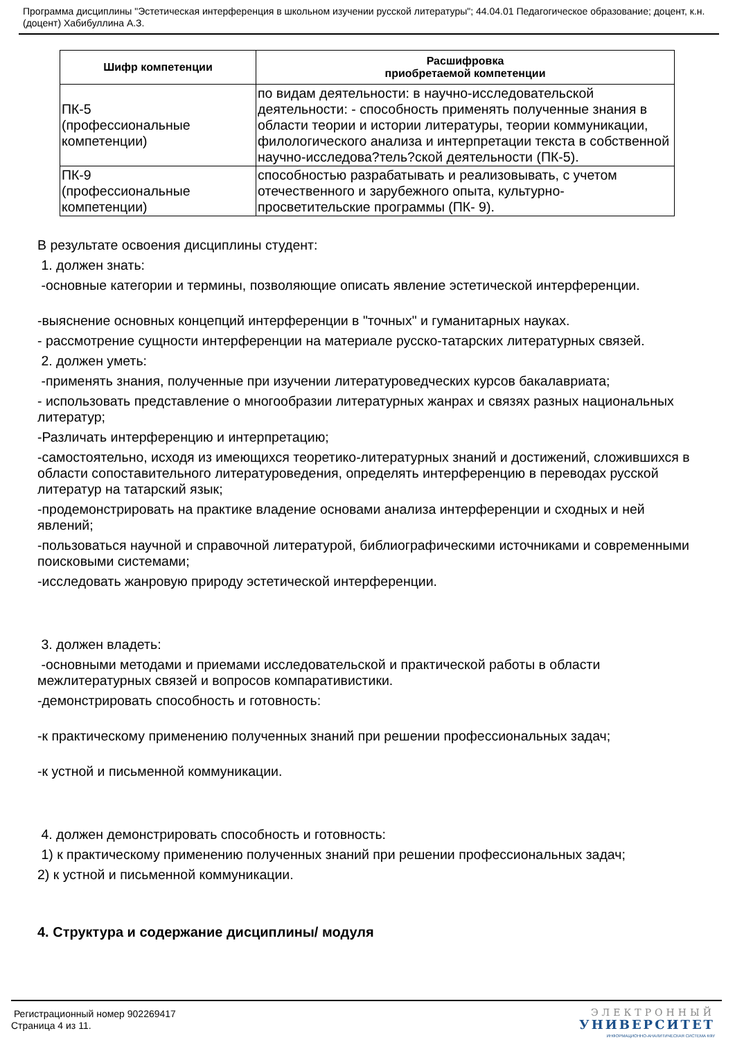Программа дисциплины "Эстетическая интерференция в школьном изучении русской литературы"; 44.04.01 Педагогическое образование; доцент, к.н. (доцент) Хабибуллина А.З.
| Шифр компетенции | Расшифровка приобретаемой компетенции |
| --- | --- |
| ПК-5 (профессиональные компетенции) | по видам деятельности: в научно-исследовательской деятельности: - способность применять полученные знания в области теории и истории литературы, теории коммуникации, филологического анализа и интерпретации текста в собственной научно-исследова?тель?ской деятельности (ПК-5). |
| ПК-9 (профессиональные компетенции) | способностью разрабатывать и реализовывать, с учетом отечественного и зарубежного опыта, культурно-просветительские программы (ПК- 9). |
В результате освоения дисциплины студент:
1. должен знать:
-основные категории и термины, позволяющие описать явление эстетической интерференции.
-выяснение основных концепций интерференции в "точных" и гуманитарных науках.
- рассмотрение сущности интерференции на материале русско-татарских литературных связей.
2. должен уметь:
-применять знания, полученные при изучении литературоведческих курсов бакалавриата;
- использовать представление о многообразии литературных жанрах и связях разных национальных литератур;
-Различать интерференцию и интерпретацию;
-самостоятельно, исходя из имеющихся теоретико-литературных знаний и достижений, сложившихся в области сопоставительного литературоведения, определять интерференцию в переводах русской литератур на татарский язык;
-продемонстрировать на практике владение основами анализа интерференции и сходных и ней явлений;
-пользоваться научной и справочной литературой, библиографическими источниками и современными поисковыми системами;
-исследовать жанровую природу эстетической интерференции.
3. должен владеть:
-основными методами и приемами исследовательской и практической работы в области межлитературных связей и вопросов компаративистики.
-демонстрировать способность и готовность:
-к практическому применению полученных знаний при решении профессиональных задач;
-к устной и письменной коммуникации.
4. должен демонстрировать способность и готовность:
1) к практическому применению полученных знаний при решении профессиональных задач;
2) к устной и письменной коммуникации.
4. Структура и содержание дисциплины/ модуля
Регистрационный номер 902269417
Страница 4 из 11.
ЭЛЕКТРОННЫЙ
УНИВЕРСИТЕТ
ИНФОРМАЦИОННО-АНАЛИТИЧЕСКАЯ СИСТЕМА КФУ